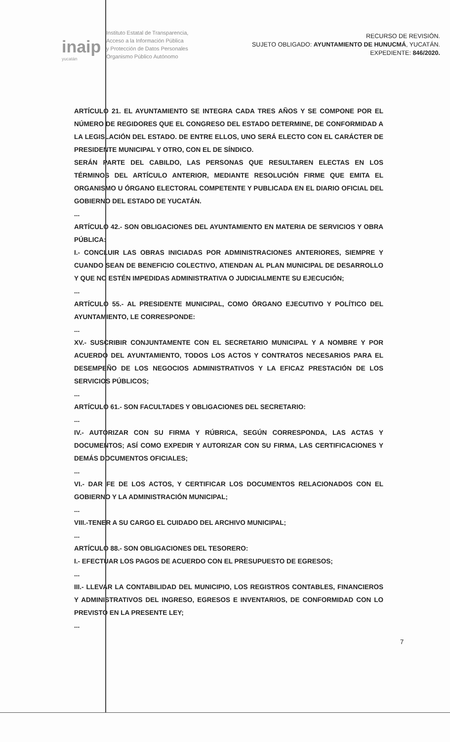inaip
yucatán
Instituto Estatal de Transparencia, Acceso a la Información Pública
y Protección de Datos Personales
Organismo Público Autónomo
RECURSO DE REVISIÓN.
SUJETO OBLIGADO: AYUNTAMIENTO DE HUNUCMÁ, YUCATÁN.
EXPEDIENTE: 846/2020.
ARTÍCULO 21. EL AYUNTAMIENTO SE INTEGRA CADA TRES AÑOS Y SE COMPONE POR EL NÚMERO DE REGIDORES QUE EL CONGRESO DEL ESTADO DETERMINE, DE CONFORMIDAD A LA LEGISLACIÓN DEL ESTADO. DE ENTRE ELLOS, UNO SERÁ ELECTO CON EL CARÁCTER DE PRESIDENTE MUNICIPAL Y OTRO, CON EL DE SÍNDICO.
SERÁN PARTE DEL CABILDO, LAS PERSONAS QUE RESULTAREN ELECTAS EN LOS TÉRMINOS DEL ARTÍCULO ANTERIOR, MEDIANTE RESOLUCIÓN FIRME QUE EMITA EL ORGANISMO U ÓRGANO ELECTORAL COMPETENTE Y PUBLICADA EN EL DIARIO OFICIAL DEL GOBIERNO DEL ESTADO DE YUCATÁN.
...
ARTÍCULO 42.- SON OBLIGACIONES DEL AYUNTAMIENTO EN MATERIA DE SERVICIOS Y OBRA PÚBLICA:
I.- CONCLUIR LAS OBRAS INICIADAS POR ADMINISTRACIONES ANTERIORES, SIEMPRE Y CUANDO SEAN DE BENEFICIO COLECTIVO, ATIENDAN AL PLAN MUNICIPAL DE DESARROLLO Y QUE NO ESTÉN IMPEDIDAS ADMINISTRATIVA O JUDICIALMENTE SU EJECUCIÓN;
...
ARTÍCULO 55.- AL PRESIDENTE MUNICIPAL, COMO ÓRGANO EJECUTIVO Y POLÍTICO DEL AYUNTAMIENTO, LE CORRESPONDE:
...
XV.- SUSCRIBIR CONJUNTAMENTE CON EL SECRETARIO MUNICIPAL Y A NOMBRE Y POR ACUERDO DEL AYUNTAMIENTO, TODOS LOS ACTOS Y CONTRATOS NECESARIOS PARA EL DESEMPEÑO DE LOS NEGOCIOS ADMINISTRATIVOS Y LA EFICAZ PRESTACIÓN DE LOS SERVICIOS PÚBLICOS;
...
ARTÍCULO 61.- SON FACULTADES Y OBLIGACIONES DEL SECRETARIO:
...
IV.- AUTORIZAR CON SU FIRMA Y RÚBRICA, SEGÚN CORRESPONDA, LAS ACTAS Y DOCUMENTOS; ASÍ COMO EXPEDIR Y AUTORIZAR CON SU FIRMA, LAS CERTIFICACIONES Y DEMÁS DOCUMENTOS OFICIALES;
...
VI.- DAR FE DE LOS ACTOS, Y CERTIFICAR LOS DOCUMENTOS RELACIONADOS CON EL GOBIERNO Y LA ADMINISTRACIÓN MUNICIPAL;
...
VIII.-TENER A SU CARGO EL CUIDADO DEL ARCHIVO MUNICIPAL;
...
ARTÍCULO 88.- SON OBLIGACIONES DEL TESORERO:
I.- EFECTUAR LOS PAGOS DE ACUERDO CON EL PRESUPUESTO DE EGRESOS;
...
III.- LLEVAR LA CONTABILIDAD DEL MUNICIPIO, LOS REGISTROS CONTABLES, FINANCIEROS Y ADMINISTRATIVOS DEL INGRESO, EGRESOS E INVENTARIOS, DE CONFORMIDAD CON LO PREVISTO EN LA PRESENTE LEY;
...
7